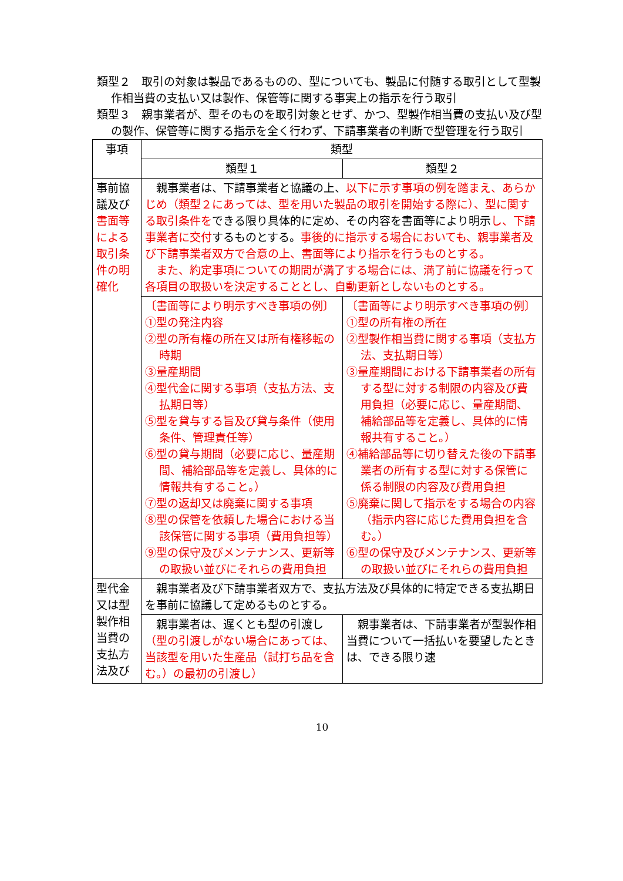類型２　取引の対象は製品であるものの、型についても、製品に付随する取引として型製作相当費の支払い又は製作、保管等に関する事実上の指示を行う取引
類型３　親事業者が、型そのものを取引対象とせず、かつ、型製作相当費の支払い及び型の製作、保管等に関する指示を全く行わず、下請事業者の判断で型管理を行う取引
| 事項 | 類型 | |
| --- | --- | --- |
| | 類型１ | 類型２ |
| 事前協議及び 書面等による取引条件の明確化 | 親事業者は、下請事業者と協議の上、 以下に示す事項の例を踏まえ、あらかじめ（類型２にあっては、型を用いた製品の取引を開始する際に）、型に関する取引条件を できる限り具体的に定め、その内容を書面等により明示 し、下請事業者に交付 するものとする。 事後的に指示する場合においても、親事業者及び下請事業者双方で合意の上、書面等により指示を行うものとする。 また、約定事項についての期間が満了する場合には、満了前に協議を行って各項目の取扱いを決定することとし、自動更新としないものとする。 | |
| | 〔書面等により明示すべき事項の例〕 ①型の発注内容 ②型の所有権の所在又は所有権移転の時期 ③量産期間 ④型代金に関する事項（支払方法、支払期日等） ⑤型を貸与する旨及び貸与条件（使用条件、管理責任等） ⑥型の貸与期間（必要に応じ、量産期間、補給部品等を定義し、具体的に情報共有すること。） ⑦型の返却又は廃棄に関する事項 ⑧型の保管を依頼した場合における当該保管に関する事項（費用負担等） ⑨型の保守及びメンテナンス、更新等の取扱い並びにそれらの費用負担 | 〔書面等により明示すべき事項の例〕 ①型の所有権の所在 ②型製作相当費に関する事項（支払方法、支払期日等） ③量産期間における下請事業者の所有する型に対する制限の内容及び費用負担（必要に応じ、量産期間、補給部品等を定義し、具体的に情報共有すること。） ④補給部品等に切り替えた後の下請事業者の所有する型に対する保管に係る制限の内容及び費用負担 ⑤廃棄に関して指示をする場合の内容（指示内容に応じた費用負担を含む。） ⑥型の保守及びメンテナンス、更新等の取扱い並びにそれらの費用負担 |
| 型代金又は型製作相当費の支払方法及び | 親事業者及び下請事業者双方で、支払方法及び具体的に特定できる支払期日を事前に協議して定めるものとする。 | |
| | 親事業者は、遅くとも型の引渡し （型の引渡しがない場合にあっては、当該型を用いた生産品（試打ち品を含む。）の最初の引渡し） | 親事業者は、下請事業者が型製作相当費について一括払いを要望したときは、できる限り速 |
10